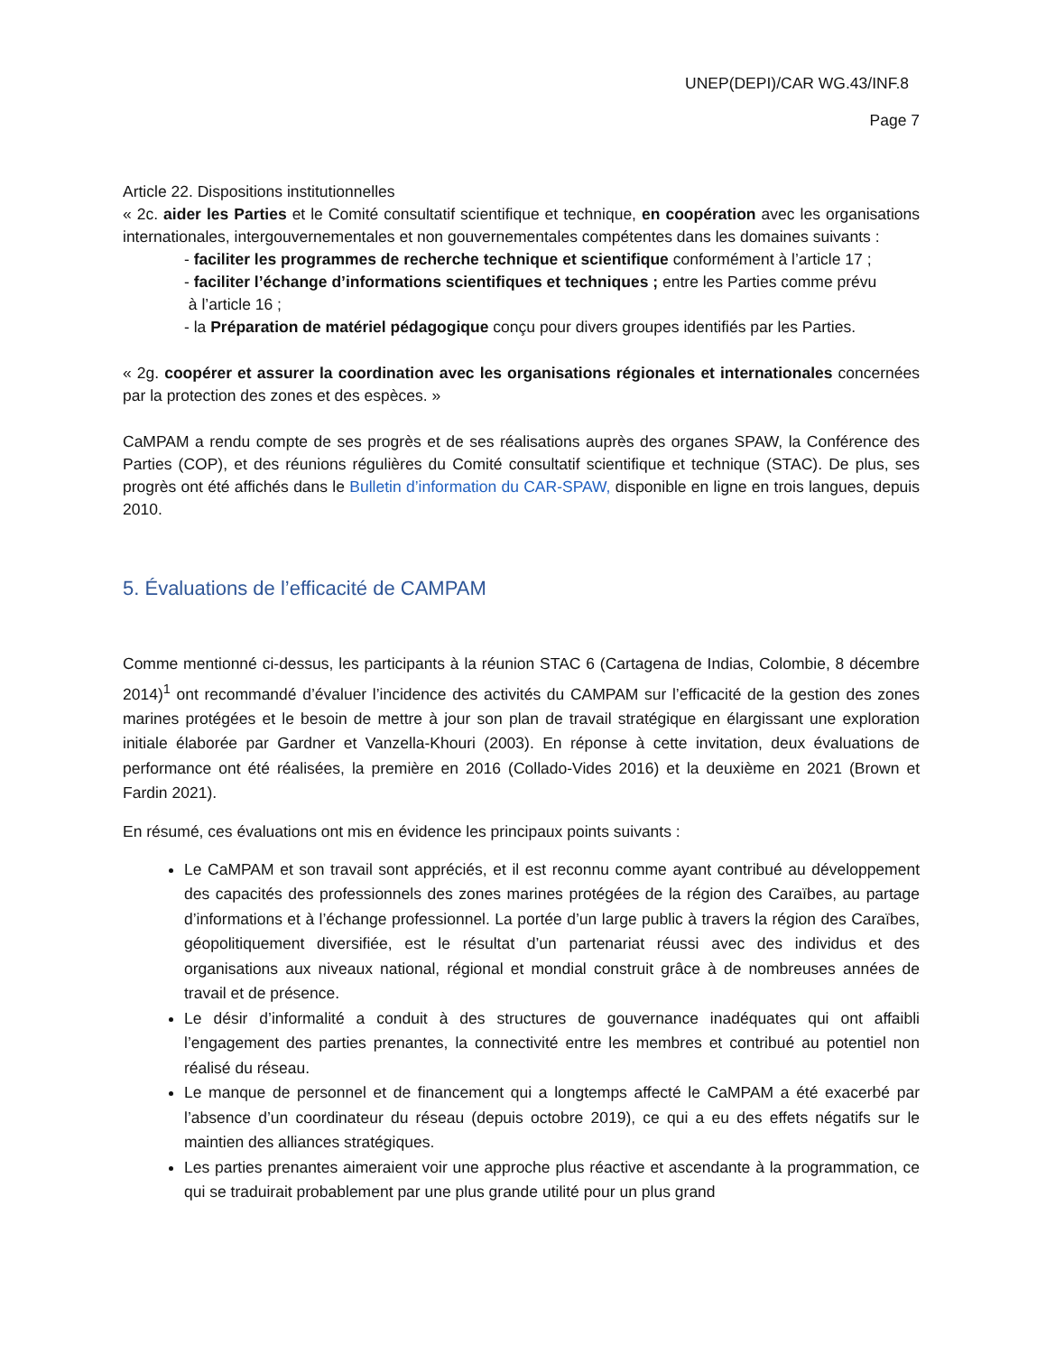UNEP(DEPI)/CAR WG.43/INF.8
Page 7
Article 22. Dispositions institutionnelles
« 2c. aider les Parties et le Comité consultatif scientifique et technique, en coopération avec les organisations internationales, intergouvernementales et non gouvernementales compétentes dans les domaines suivants :
- faciliter les programmes de recherche technique et scientifique conformément à l’article 17 ;
- faciliter l’échange d’informations scientifiques et techniques ; entre les Parties comme prévu
à l’article 16 ;
- la Préparation de matériel pédagogique conçu pour divers groupes identifiés par les Parties.
« 2g. coopérer et assurer la coordination avec les organisations régionales et internationales concernées par la protection des zones et des espèces. »
CaMPAM a rendu compte de ses progrès et de ses réalisations auprès des organes SPAW, la Conférence des Parties (COP), et des réunions régulières du Comité consultatif scientifique et technique (STAC). De plus, ses progrès ont été affichés dans le Bulletin d’information du CAR-SPAW, disponible en ligne en trois langues, depuis 2010.
5. Évaluations de l’efficacité de CAMPAM
Comme mentionné ci-dessus, les participants à la réunion STAC 6 (Cartagena de Indias, Colombie, 8 décembre 2014)<sup>1</sup> ont recommandé d’évaluer l’incidence des activités du CAMPAM sur l’efficacité de la gestion des zones marines protégées et le besoin de mettre à jour son plan de travail stratégique en élargissant une exploration initiale élaborée par Gardner et Vanzella-Khouri (2003). En réponse à cette invitation, deux évaluations de performance ont été réalisées, la première en 2016 (Collado-Vides 2016) et la deuxième en 2021 (Brown et Fardin 2021).
En résumé, ces évaluations ont mis en évidence les principaux points suivants :
Le CaMPAM et son travail sont appréciés, et il est reconnu comme ayant contribué au développement des capacités des professionnels des zones marines protégées de la région des Caraïbes, au partage d’informations et à l’échange professionnel. La portée d’un large public à travers la région des Caraïbes, géopolitiquement diversifiée, est le résultat d’un partenariat réussi avec des individus et des organisations aux niveaux national, régional et mondial construit grâce à de nombreuses années de travail et de présence.
Le désir d’informalité a conduit à des structures de gouvernance inadéquates qui ont affaibli l’engagement des parties prenantes, la connectivité entre les membres et contribué au potentiel non réalisé du réseau.
Le manque de personnel et de financement qui a longtemps affecté le CaMPAM a été exacerbé par l’absence d’un coordinateur du réseau (depuis octobre 2019), ce qui a eu des effets négatifs sur le maintien des alliances stratégiques.
Les parties prenantes aimeraient voir une approche plus réactive et ascendante à la programmation, ce qui se traduirait probablement par une plus grande utilité pour un plus grand